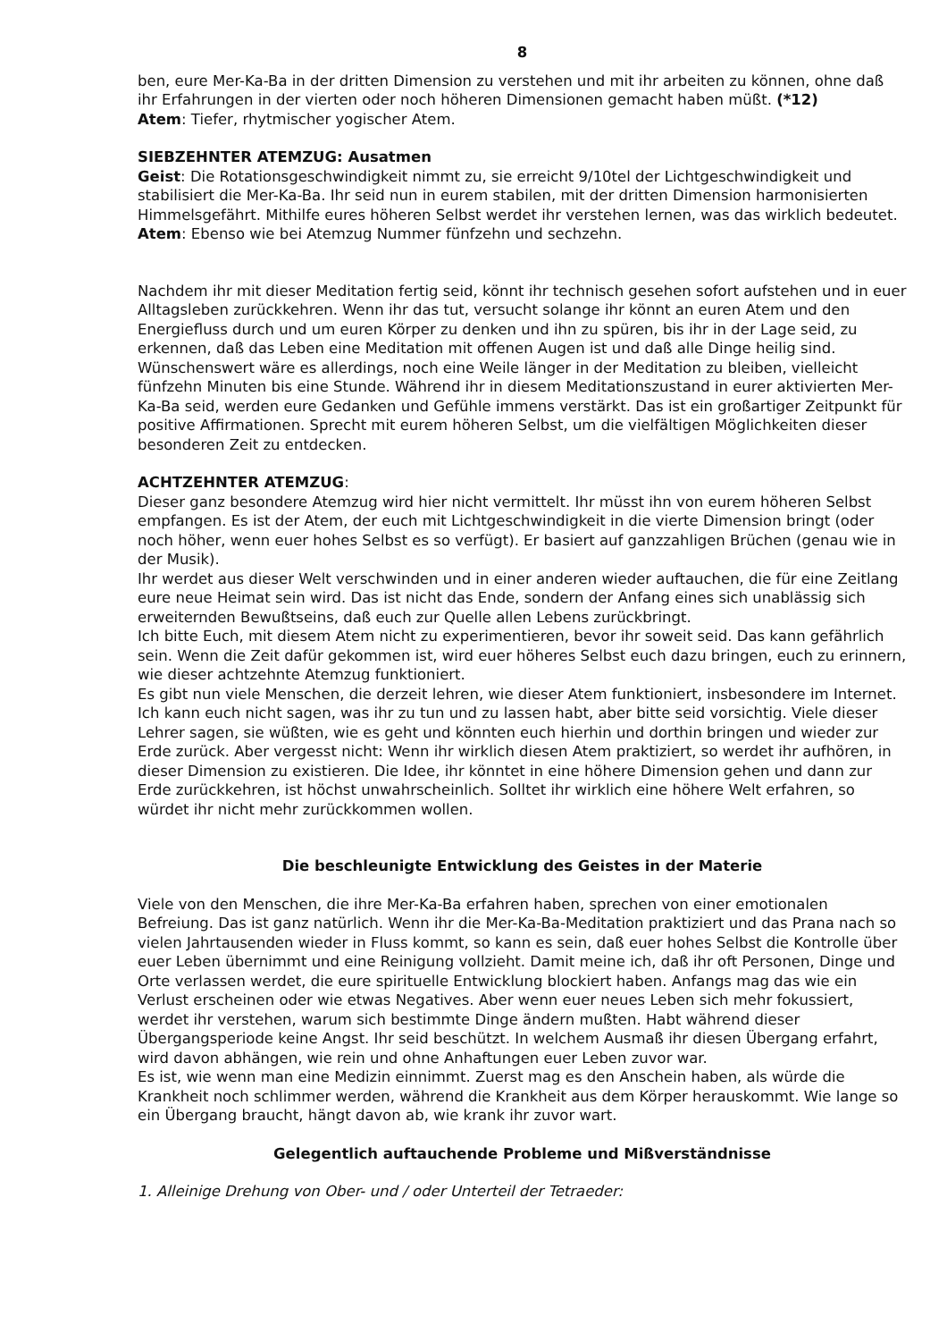8
ben, eure Mer-Ka-Ba in der dritten Dimension zu verstehen und mit ihr arbeiten zu können, ohne daß ihr Erfahrungen in der vierten oder noch höheren Dimensionen gemacht haben müßt. (*12)
Atem: Tiefer, rhytmischer yogischer Atem.
SIEBZEHNTER ATEMZUG: Ausatmen
Geist: Die Rotationsgeschwindigkeit nimmt zu, sie erreicht 9/10tel der Lichtgeschwindigkeit und stabilisiert die Mer-Ka-Ba. Ihr seid nun in eurem stabilen, mit der dritten Dimension harmonisierten Himmelsgefährt. Mithilfe eures höheren Selbst werdet ihr verstehen lernen, was das wirklich bedeutet.
Atem: Ebenso wie bei Atemzug Nummer fünfzehn und sechzehn.
Nachdem ihr mit dieser Meditation fertig seid, könnt ihr technisch gesehen sofort aufstehen und in euer Alltagsleben zurückkehren. Wenn ihr das tut, versucht solange ihr könnt an euren Atem und den Energiefluss durch und um euren Körper zu denken und ihn zu spüren, bis ihr in der Lage seid, zu erkennen, daß das Leben eine Meditation mit offenen Augen ist und daß alle Dinge heilig sind.
Wünschenswert wäre es allerdings, noch eine Weile länger in der Meditation zu bleiben, vielleicht fünfzehn Minuten bis eine Stunde. Während ihr in diesem Meditationszustand in eurer aktivierten Mer-Ka-Ba seid, werden eure Gedanken und Gefühle immens verstärkt. Das ist ein großartiger Zeitpunkt für positive Affirmationen. Sprecht mit eurem höheren Selbst, um die vielfältigen Möglichkeiten dieser besonderen Zeit zu entdecken.
ACHTZEHNTER ATEMZUG:
Dieser ganz besondere Atemzug wird hier nicht vermittelt. Ihr müsst ihn von eurem höheren Selbst empfangen. Es ist der Atem, der euch mit Lichtgeschwindigkeit in die vierte Dimension bringt (oder noch höher, wenn euer hohes Selbst es so verfügt). Er basiert auf ganzzahligen Brüchen (genau wie in der Musik).
Ihr werdet aus dieser Welt verschwinden und in einer anderen wieder auftauchen, die für eine Zeitlang eure neue Heimat sein wird. Das ist nicht das Ende, sondern der Anfang eines sich unablässig sich erweiternden Bewußtseins, daß euch zur Quelle allen Lebens zurückbringt.
Ich bitte Euch, mit diesem Atem nicht zu experimentieren, bevor ihr soweit seid. Das kann gefährlich sein. Wenn die Zeit dafür gekommen ist, wird euer höheres Selbst euch dazu bringen, euch zu erinnern, wie dieser achtzehnte Atemzug funktioniert.
Es gibt nun viele Menschen, die derzeit lehren, wie dieser Atem funktioniert, insbesondere im Internet. Ich kann euch nicht sagen, was ihr zu tun und zu lassen habt, aber bitte seid vorsichtig. Viele dieser Lehrer sagen, sie wüßten, wie es geht und könnten euch hierhin und dorthin bringen und wieder zur Erde zurück. Aber vergesst nicht: Wenn ihr wirklich diesen Atem praktiziert, so werdet ihr aufhören, in dieser Dimension zu existieren. Die Idee, ihr könntet in eine höhere Dimension gehen und dann zur Erde zurückkehren, ist höchst unwahrscheinlich. Solltet ihr wirklich eine höhere Welt erfahren, so würdet ihr nicht mehr zurückkommen wollen.
Die beschleunigte Entwicklung des Geistes in der Materie
Viele von den Menschen, die ihre Mer-Ka-Ba erfahren haben, sprechen von einer emotionalen Befreiung. Das ist ganz natürlich. Wenn ihr die Mer-Ka-Ba-Meditation praktiziert und das Prana nach so vielen Jahrtausenden wieder in Fluss kommt, so kann es sein, daß euer hohes Selbst die Kontrolle über euer Leben übernimmt und eine Reinigung vollzieht. Damit meine ich, daß ihr oft Personen, Dinge und Orte verlassen werdet, die eure spirituelle Entwicklung blockiert haben. Anfangs mag das wie ein Verlust erscheinen oder wie etwas Negatives. Aber wenn euer neues Leben sich mehr fokussiert, werdet ihr verstehen, warum sich bestimmte Dinge ändern mußten. Habt während dieser Übergangsperiode keine Angst. Ihr seid beschützt. In welchem Ausmaß ihr diesen Übergang erfahrt, wird davon abhängen, wie rein und ohne Anhaftungen euer Leben zuvor war.
Es ist, wie wenn man eine Medizin einnimmt. Zuerst mag es den Anschein haben, als würde die Krankheit noch schlimmer werden, während die Krankheit aus dem Körper herauskommt. Wie lange so ein Übergang braucht, hängt davon ab, wie krank ihr zuvor wart.
Gelegentlich auftauchende Probleme und Mißverständnisse
1. Alleinige Drehung von Ober- und / oder Unterteil der Tetraeder: